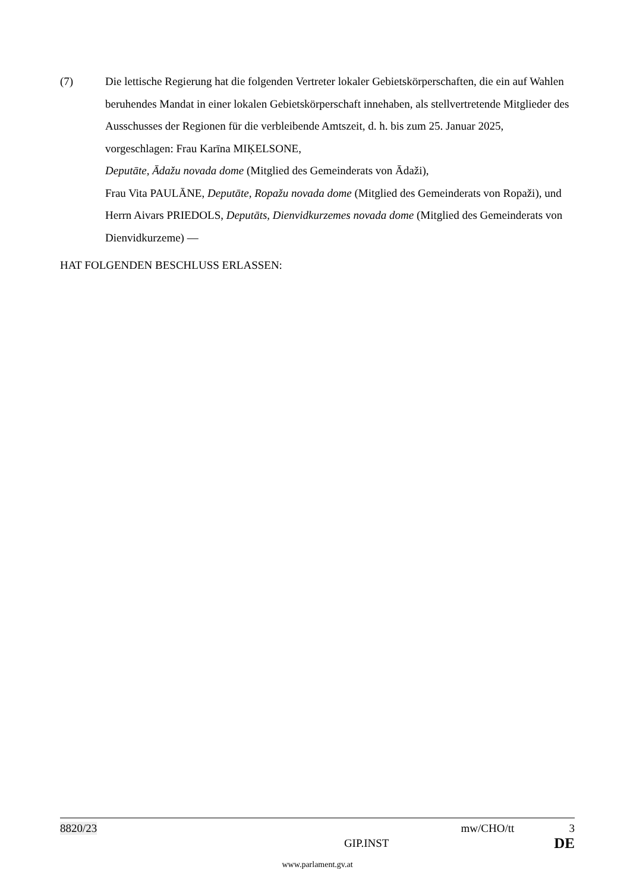(7) Die lettische Regierung hat die folgenden Vertreter lokaler Gebietskörperschaften, die ein auf Wahlen beruhendes Mandat in einer lokalen Gebietskörperschaft innehaben, als stellvertretende Mitglieder des Ausschusses der Regionen für die verbleibende Amtszeit, d. h. bis zum 25. Januar 2025, vorgeschlagen: Frau Karīna MIĶELSONE,
Deputāte, Ādažu novada dome (Mitglied des Gemeinderats von Ādaži),
Frau Vita PAULĀNE, Deputāte, Ropažu novada dome (Mitglied des Gemeinderats von Ropaži), und Herrn Aivars PRIEDOLS, Deputāts, Dienvidkurzemes novada dome (Mitglied des Gemeinderats von Dienvidkurzeme) —
HAT FOLGENDEN BESCHLUSS ERLASSEN:
8820/23 mw/CHO/tt 3
GIP.INST DE
www.parlament.gv.at